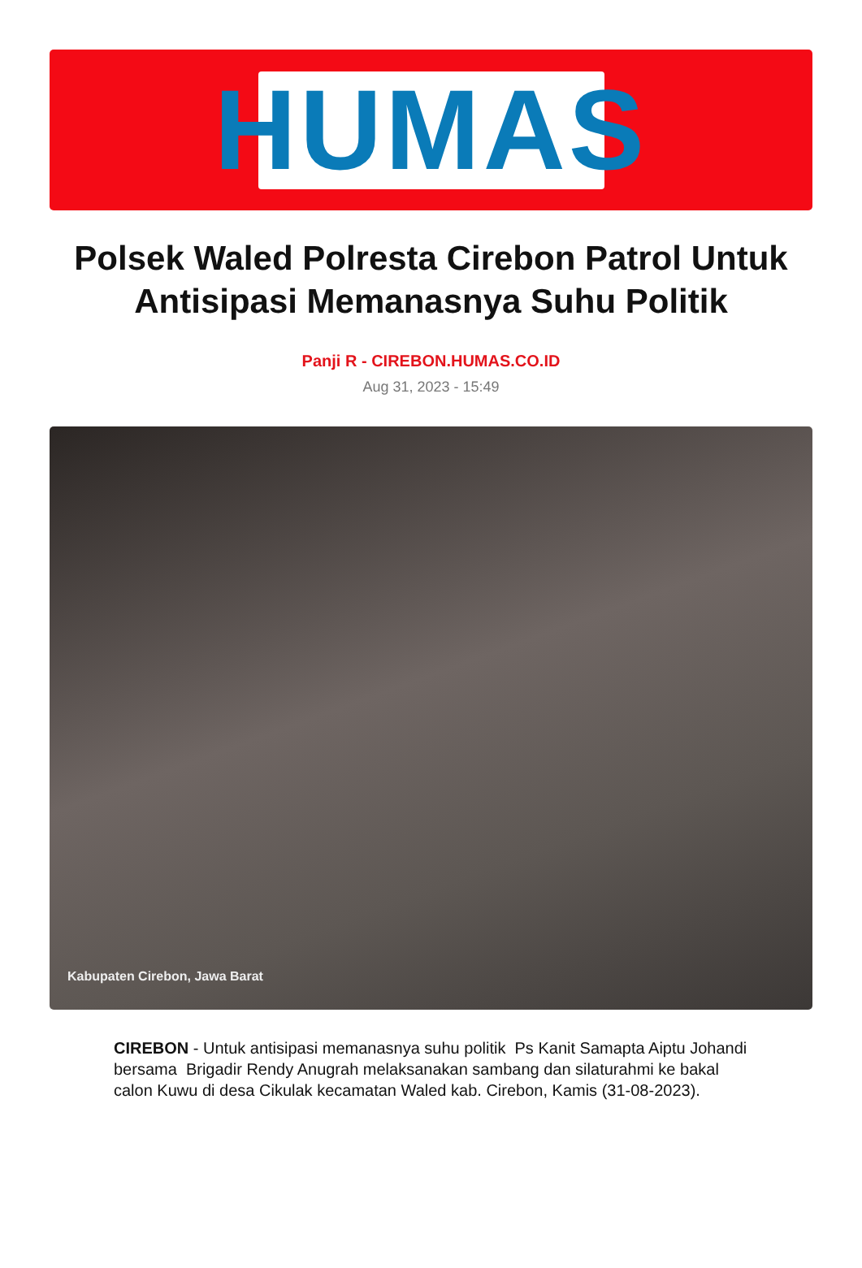HUMAS
Polsek Waled Polresta Cirebon Patrol Untuk Antisipasi Memanasnya Suhu Politik
Panji R - CIREBON.HUMAS.CO.ID
Aug 31, 2023 - 15:49
Kabupaten Cirebon, Jawa Barat
CIREBON - Untuk antisipasi memanasnya suhu politik Ps Kanit Samapta Aiptu Johandi bersama Brigadir Rendy Anugrah melaksanakan sambang dan silaturahmi ke bakal calon Kuwu di desa Cikulak kecamatan Waled kab. Cirebon, Kamis (31-08-2023).